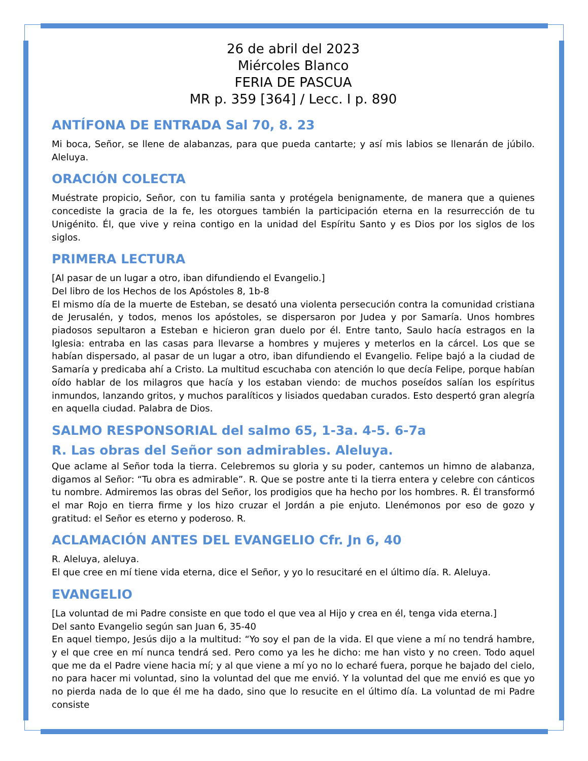26 de abril del 2023
Miércoles Blanco
FERIA DE PASCUA
MR p. 359 [364] / Lecc. I p. 890
ANTÍFONA DE ENTRADA Sal 70, 8. 23
Mi boca, Señor, se llene de alabanzas, para que pueda cantarte; y así mis labios se llenarán de júbilo. Aleluya.
ORACIÓN COLECTA
Muéstrate propicio, Señor, con tu familia santa y protégela benignamente, de manera que a quienes concediste la gracia de la fe, les otorgues también la participación eterna en la resurrección de tu Unigénito. Él, que vive y reina contigo en la unidad del Espíritu Santo y es Dios por los siglos de los siglos.
PRIMERA LECTURA
[Al pasar de un lugar a otro, iban difundiendo el Evangelio.]
Del libro de los Hechos de los Apóstoles 8, 1b-8
El mismo día de la muerte de Esteban, se desató una violenta persecución contra la comunidad cristiana de Jerusalén, y todos, menos los apóstoles, se dispersaron por Judea y por Samaría. Unos hombres piadosos sepultaron a Esteban e hicieron gran duelo por él. Entre tanto, Saulo hacía estragos en la Iglesia: entraba en las casas para llevarse a hombres y mujeres y meterlos en la cárcel. Los que se habían dispersado, al pasar de un lugar a otro, iban difundiendo el Evangelio. Felipe bajó a la ciudad de Samaría y predicaba ahí a Cristo. La multitud escuchaba con atención lo que decía Felipe, porque habían oído hablar de los milagros que hacía y los estaban viendo: de muchos poseídos salían los espíritus inmundos, lanzando gritos, y muchos paralíticos y lisiados quedaban curados. Esto despertó gran alegría en aquella ciudad. Palabra de Dios.
SALMO RESPONSORIAL del salmo 65, 1-3a. 4-5. 6-7a
R. Las obras del Señor son admirables. Aleluya.
Que aclame al Señor toda la tierra. Celebremos su gloria y su poder, cantemos un himno de alabanza, digamos al Señor: “Tu obra es admirable”. R. Que se postre ante ti la tierra entera y celebre con cánticos tu nombre. Admiremos las obras del Señor, los prodigios que ha hecho por los hombres. R. Él transformó el mar Rojo en tierra firme y los hizo cruzar el Jordán a pie enjuto. Llenémonos por eso de gozo y gratitud: el Señor es eterno y poderoso. R.
ACLAMACIÓN ANTES DEL EVANGELIO Cfr. Jn 6, 40
R. Aleluya, aleluya.
El que cree en mí tiene vida eterna, dice el Señor, y yo lo resucitaré en el último día. R. Aleluya.
EVANGELIO
[La voluntad de mi Padre consiste en que todo el que vea al Hijo y crea en él, tenga vida eterna.]
Del santo Evangelio según san Juan 6, 35-40
En aquel tiempo, Jesús dijo a la multitud: “Yo soy el pan de la vida. El que viene a mí no tendrá hambre, y el que cree en mí nunca tendrá sed. Pero como ya les he dicho: me han visto y no creen. Todo aquel que me da el Padre viene hacia mí; y al que viene a mí yo no lo echaré fuera, porque he bajado del cielo, no para hacer mi voluntad, sino la voluntad del que me envió. Y la voluntad del que me envió es que yo no pierda nada de lo que él me ha dado, sino que lo resucite en el último día. La voluntad de mi Padre consiste